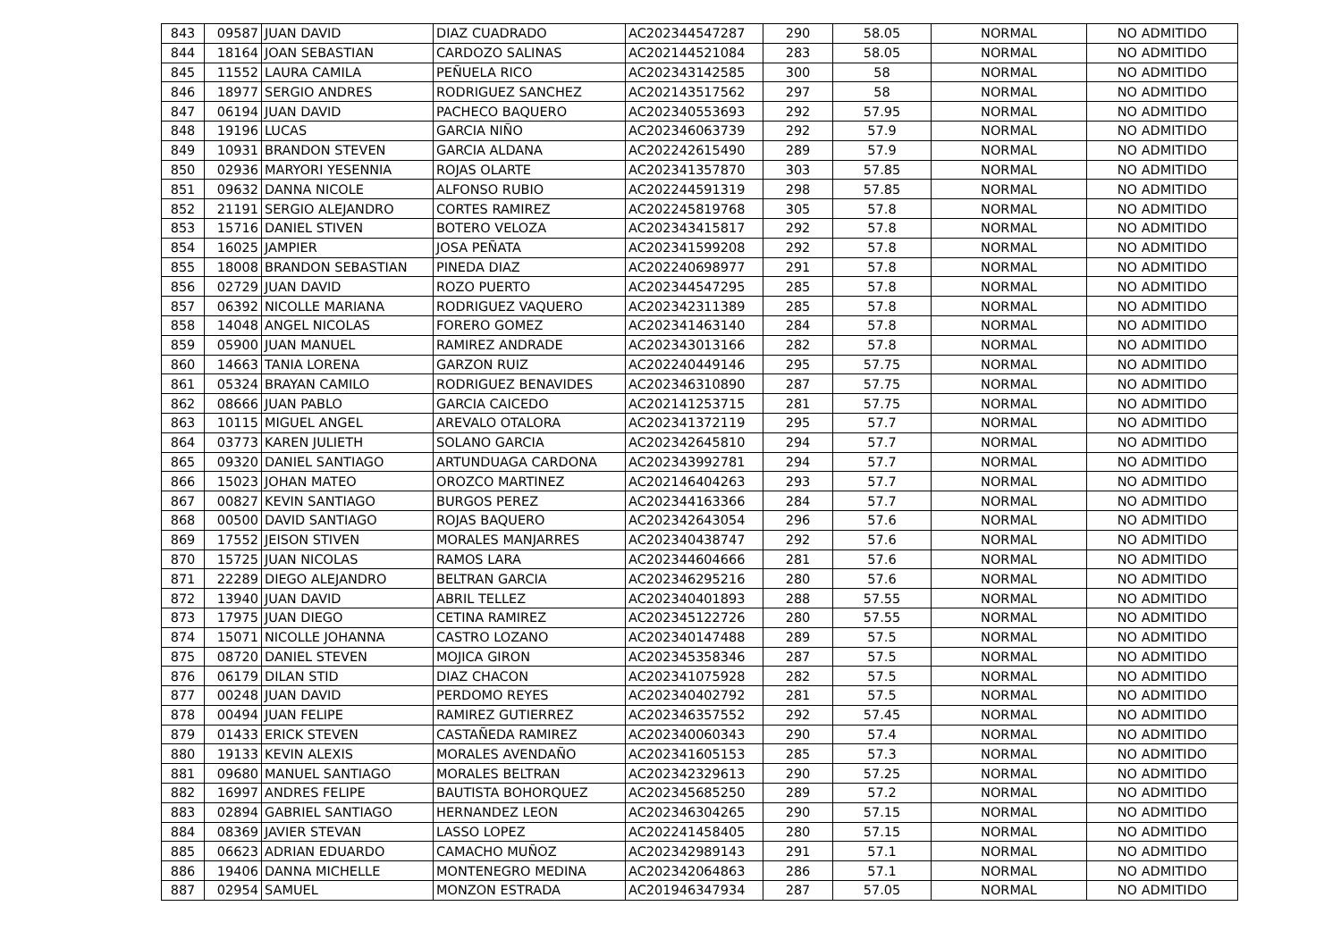| 843 | 09587 | JUAN DAVID | DIAZ CUADRADO | AC202344547287 | 290 | 58.05 | NORMAL | NO ADMITIDO |
| 844 | 18164 | JOAN SEBASTIAN | CARDOZO SALINAS | AC202144521084 | 283 | 58.05 | NORMAL | NO ADMITIDO |
| 845 | 11552 | LAURA CAMILA | PEÑUELA RICO | AC202343142585 | 300 | 58 | NORMAL | NO ADMITIDO |
| 846 | 18977 | SERGIO ANDRES | RODRIGUEZ SANCHEZ | AC202143517562 | 297 | 58 | NORMAL | NO ADMITIDO |
| 847 | 06194 | JUAN DAVID | PACHECO BAQUERO | AC202340553693 | 292 | 57.95 | NORMAL | NO ADMITIDO |
| 848 | 19196 | LUCAS | GARCIA NIÑO | AC202346063739 | 292 | 57.9 | NORMAL | NO ADMITIDO |
| 849 | 10931 | BRANDON STEVEN | GARCIA ALDANA | AC202242615490 | 289 | 57.9 | NORMAL | NO ADMITIDO |
| 850 | 02936 | MARYORI YESENNIA | ROJAS OLARTE | AC202341357870 | 303 | 57.85 | NORMAL | NO ADMITIDO |
| 851 | 09632 | DANNA NICOLE | ALFONSO RUBIO | AC202244591319 | 298 | 57.85 | NORMAL | NO ADMITIDO |
| 852 | 21191 | SERGIO ALEJANDRO | CORTES RAMIREZ | AC202245819768 | 305 | 57.8 | NORMAL | NO ADMITIDO |
| 853 | 15716 | DANIEL STIVEN | BOTERO VELOZA | AC202343415817 | 292 | 57.8 | NORMAL | NO ADMITIDO |
| 854 | 16025 | JAMPIER | JOSA PEÑATA | AC202341599208 | 292 | 57.8 | NORMAL | NO ADMITIDO |
| 855 | 18008 | BRANDON SEBASTIAN | PINEDA DIAZ | AC202240698977 | 291 | 57.8 | NORMAL | NO ADMITIDO |
| 856 | 02729 | JUAN DAVID | ROZO PUERTO | AC202344547295 | 285 | 57.8 | NORMAL | NO ADMITIDO |
| 857 | 06392 | NICOLLE MARIANA | RODRIGUEZ VAQUERO | AC202342311389 | 285 | 57.8 | NORMAL | NO ADMITIDO |
| 858 | 14048 | ANGEL NICOLAS | FORERO GOMEZ | AC202341463140 | 284 | 57.8 | NORMAL | NO ADMITIDO |
| 859 | 05900 | JUAN MANUEL | RAMIREZ ANDRADE | AC202343013166 | 282 | 57.8 | NORMAL | NO ADMITIDO |
| 860 | 14663 | TANIA LORENA | GARZON RUIZ | AC202240449146 | 295 | 57.75 | NORMAL | NO ADMITIDO |
| 861 | 05324 | BRAYAN CAMILO | RODRIGUEZ BENAVIDES | AC202346310890 | 287 | 57.75 | NORMAL | NO ADMITIDO |
| 862 | 08666 | JUAN PABLO | GARCIA CAICEDO | AC202141253715 | 281 | 57.75 | NORMAL | NO ADMITIDO |
| 863 | 10115 | MIGUEL ANGEL | AREVALO OTALORA | AC202341372119 | 295 | 57.7 | NORMAL | NO ADMITIDO |
| 864 | 03773 | KAREN JULIETH | SOLANO GARCIA | AC202342645810 | 294 | 57.7 | NORMAL | NO ADMITIDO |
| 865 | 09320 | DANIEL SANTIAGO | ARTUNDUAGA CARDONA | AC202343992781 | 294 | 57.7 | NORMAL | NO ADMITIDO |
| 866 | 15023 | JOHAN MATEO | OROZCO MARTINEZ | AC202146404263 | 293 | 57.7 | NORMAL | NO ADMITIDO |
| 867 | 00827 | KEVIN SANTIAGO | BURGOS PEREZ | AC202344163366 | 284 | 57.7 | NORMAL | NO ADMITIDO |
| 868 | 00500 | DAVID SANTIAGO | ROJAS BAQUERO | AC202342643054 | 296 | 57.6 | NORMAL | NO ADMITIDO |
| 869 | 17552 | JEISON STIVEN | MORALES MANJARRES | AC202340438747 | 292 | 57.6 | NORMAL | NO ADMITIDO |
| 870 | 15725 | JUAN NICOLAS | RAMOS LARA | AC202344604666 | 281 | 57.6 | NORMAL | NO ADMITIDO |
| 871 | 22289 | DIEGO ALEJANDRO | BELTRAN GARCIA | AC202346295216 | 280 | 57.6 | NORMAL | NO ADMITIDO |
| 872 | 13940 | JUAN DAVID | ABRIL TELLEZ | AC202340401893 | 288 | 57.55 | NORMAL | NO ADMITIDO |
| 873 | 17975 | JUAN DIEGO | CETINA RAMIREZ | AC202345122726 | 280 | 57.55 | NORMAL | NO ADMITIDO |
| 874 | 15071 | NICOLLE JOHANNA | CASTRO LOZANO | AC202340147488 | 289 | 57.5 | NORMAL | NO ADMITIDO |
| 875 | 08720 | DANIEL STEVEN | MOJICA GIRON | AC202345358346 | 287 | 57.5 | NORMAL | NO ADMITIDO |
| 876 | 06179 | DILAN STID | DIAZ CHACON | AC202341075928 | 282 | 57.5 | NORMAL | NO ADMITIDO |
| 877 | 00248 | JUAN DAVID | PERDOMO REYES | AC202340402792 | 281 | 57.5 | NORMAL | NO ADMITIDO |
| 878 | 00494 | JUAN FELIPE | RAMIREZ GUTIERREZ | AC202346357552 | 292 | 57.45 | NORMAL | NO ADMITIDO |
| 879 | 01433 | ERICK STEVEN | CASTAÑEDA RAMIREZ | AC202340060343 | 290 | 57.4 | NORMAL | NO ADMITIDO |
| 880 | 19133 | KEVIN ALEXIS | MORALES AVENDAÑO | AC202341605153 | 285 | 57.3 | NORMAL | NO ADMITIDO |
| 881 | 09680 | MANUEL SANTIAGO | MORALES BELTRAN | AC202342329613 | 290 | 57.25 | NORMAL | NO ADMITIDO |
| 882 | 16997 | ANDRES FELIPE | BAUTISTA BOHORQUEZ | AC202345685250 | 289 | 57.2 | NORMAL | NO ADMITIDO |
| 883 | 02894 | GABRIEL SANTIAGO | HERNANDEZ LEON | AC202346304265 | 290 | 57.15 | NORMAL | NO ADMITIDO |
| 884 | 08369 | JAVIER STEVAN | LASSO LOPEZ | AC202241458405 | 280 | 57.15 | NORMAL | NO ADMITIDO |
| 885 | 06623 | ADRIAN EDUARDO | CAMACHO MUÑOZ | AC202342989143 | 291 | 57.1 | NORMAL | NO ADMITIDO |
| 886 | 19406 | DANNA MICHELLE | MONTENEGRO MEDINA | AC202342064863 | 286 | 57.1 | NORMAL | NO ADMITIDO |
| 887 | 02954 | SAMUEL | MONZON ESTRADA | AC201946347934 | 287 | 57.05 | NORMAL | NO ADMITIDO |